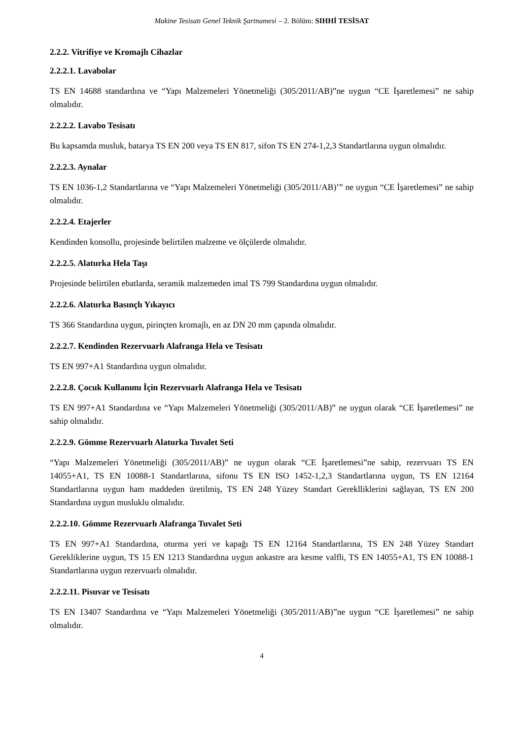Makine Tesisatı Genel Teknik Şartnamesi – 2. Bölüm: SIHHİ TESİSAT
2.2.2. Vitrifiye ve Kromajlı Cihazlar
2.2.2.1. Lavabolar
TS EN 14688 standardına ve “Yapı Malzemeleri Yönetmeliği (305/2011/AB)”ne uygun “CE İşaretlemesi” ne sahip olmalıdır.
2.2.2.2. Lavabo Tesisatı
Bu kapsamda musluk, batarya TS EN 200 veya TS EN 817, sifon TS EN 274-1,2,3 Standartlarına uygun olmalıdır.
2.2.2.3. Aynalar
TS EN 1036-1,2 Standartlarına ve “Yapı Malzemeleri Yönetmeliği (305/2011/AB)’” ne uygun “CE İşaretlemesi” ne sahip olmalıdır.
2.2.2.4. Etajerler
Kendinden konsollu, projesinde belirtilen malzeme ve ölçülerde olmalıdır.
2.2.2.5. Alaturka Hela Taşı
Projesinde belirtilen ebatlarda, seramik malzemeden imal TS 799 Standardına uygun olmalıdır.
2.2.2.6. Alaturka Basınçlı Yıkayıcı
TS 366 Standardına uygun, pirinçten kromajlı, en az DN 20 mm çapında olmalıdır.
2.2.2.7. Kendinden Rezervuarlı Alafranga Hela ve Tesisatı
TS EN 997+A1 Standardına uygun olmalıdır.
2.2.2.8. Çocuk Kullanımı İçin Rezervuarlı Alafranga Hela ve Tesisatı
TS EN 997+A1 Standardına ve “Yapı Malzemeleri Yönetmeliği (305/2011/AB)” ne uygun olarak “CE İşaretlemesi” ne sahip olmalıdır.
2.2.2.9. Gömme Rezervuarlı Alaturka Tuvalet Seti
“Yapı Malzemeleri Yönetmeliği (305/2011/AB)” ne uygun olarak “CE İşaretlemesi”ne sahip, rezervuarı TS EN 14055+A1, TS EN 10088-1 Standartlarına, sifonu TS EN ISO 1452-1,2,3 Standartlarına uygun, TS EN 12164 Standartlarına uygun ham maddeden üretilmiş, TS EN 248 Yüzey Standart Gereklliklerini sağlayan, TS EN 200 Standardına uygun musluklu olmalıdır.
2.2.2.10. Gömme Rezervuarlı Alafranga Tuvalet Seti
TS EN 997+A1 Standardına, oturma yeri ve kapağı TS EN 12164 Standartlarına, TS EN 248 Yüzey Standart Gerekliklerine uygun, TS 15 EN 1213 Standardına uygun ankastre ara kesme valfli, TS EN 14055+A1, TS EN 10088-1 Standartlarına uygun rezervuarlı olmalıdır.
2.2.2.11. Pisuvar ve Tesisatı
TS EN 13407 Standardına ve “Yapı Malzemeleri Yönetmeliği (305/2011/AB)”ne uygun “CE İşaretlemesi” ne sahip olmalıdır.
4